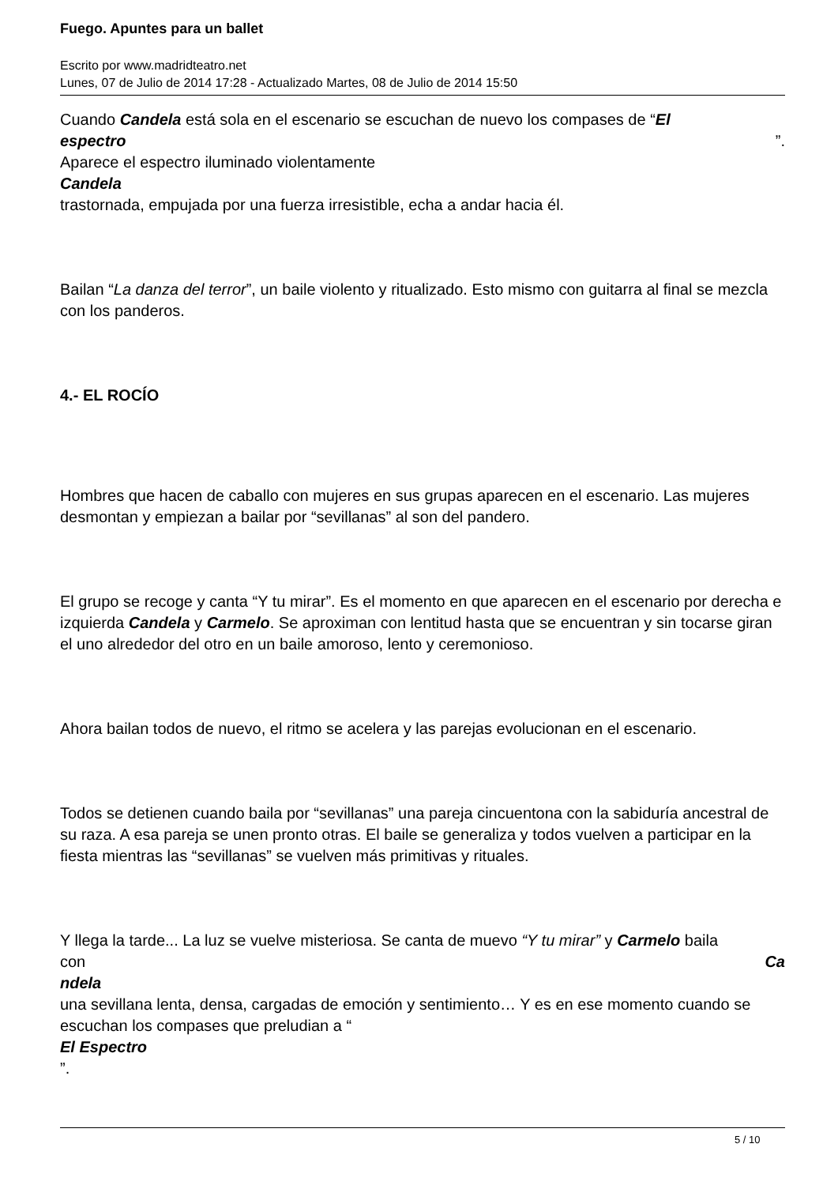Fuego. Apuntes para un ballet
Escrito por www.madridteatro.net
Lunes, 07 de Julio de 2014 17:28 - Actualizado Martes, 08 de Julio de 2014 15:50
Cuando Candela está sola en el escenario se escuchan de nuevo los compases de “El
espectro ”.
Aparece el espectro iluminado violentamente
Candela
trastornada, empujada por una fuerza irresistible, echa a andar hacia él.
Bailan “La danza del terror”, un baile violento y ritualizado. Esto mismo con guitarra al final se mezcla con los panderos.
4.- EL ROCÍO
Hombres que hacen de caballo con mujeres en sus grupas aparecen en el escenario. Las mujeres desmontan y empiezan a bailar por “sevillanas” al son del pandero.
El grupo se recoge y canta “Y tu mirar”. Es el momento en que aparecen en el escenario por derecha e izquierda Candela y Carmelo. Se aproximan con lentitud hasta que se encuentran y sin tocarse giran el uno alrededor del otro en un baile amoroso, lento y ceremonioso.
Ahora bailan todos de nuevo, el ritmo se acelera y las parejas evolucionan en el escenario.
Todos se detienen cuando baila por “sevillanas” una pareja cincuentona con la sabiduría ancestral de su raza. A esa pareja se unen pronto otras. El baile se generaliza y todos vuelven a participar en la fiesta mientras las “sevillanas” se vuelven más primitivas y rituales.
Y llega la tarde... La luz se vuelve misteriosa. Se canta de muevo “Y tu mirar” y Carmelo baila
con Ca
ndela
una sevillana lenta, densa, cargadas de emoción y sentimiento… Y es en ese momento cuando se escuchan los compases que preludian a “
El Espectro
”.
5 / 10